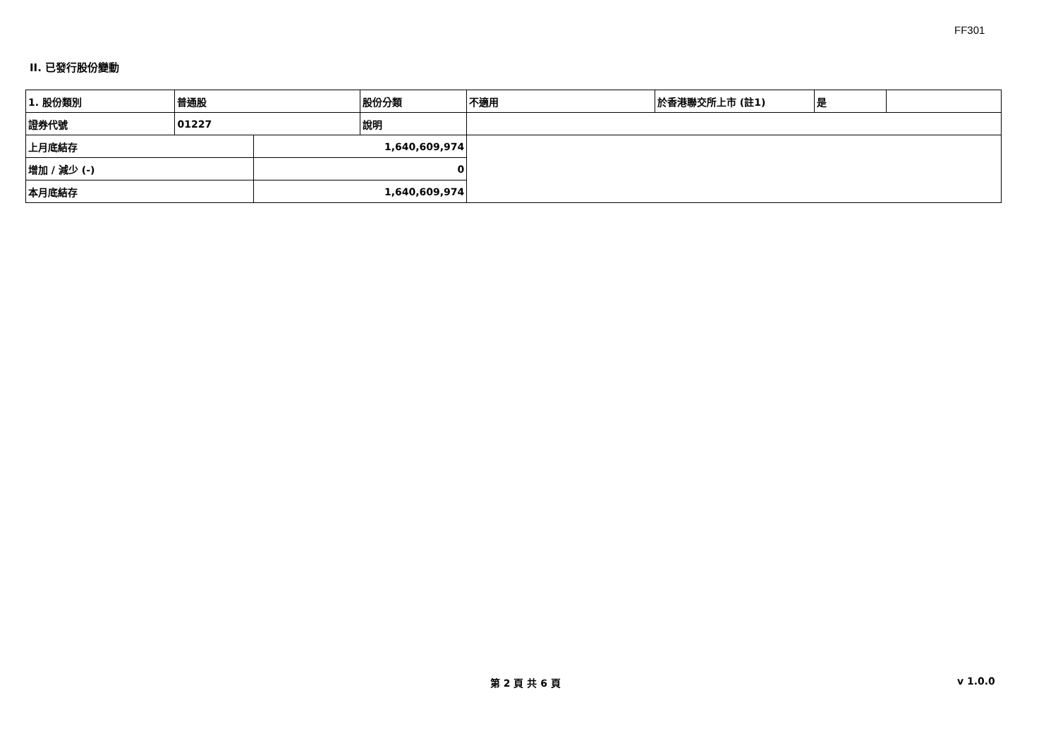FF301
II. 已發行股份變動
| 1. 股份類別 | 普通股 | | 股份分類 | 不適用 | 於香港聯交所上市 (註1) | 是 | |
| 證券代號 | 01227 | | 說明 | | | | |
| 上月底結存 | | 1,640,609,974 | | | | | |
| 增加 / 減少 (-) | | 0 | | | | | |
| 本月底結存 | | 1,640,609,974 | | | | | |
第 2 頁 共 6 頁 v 1.0.0